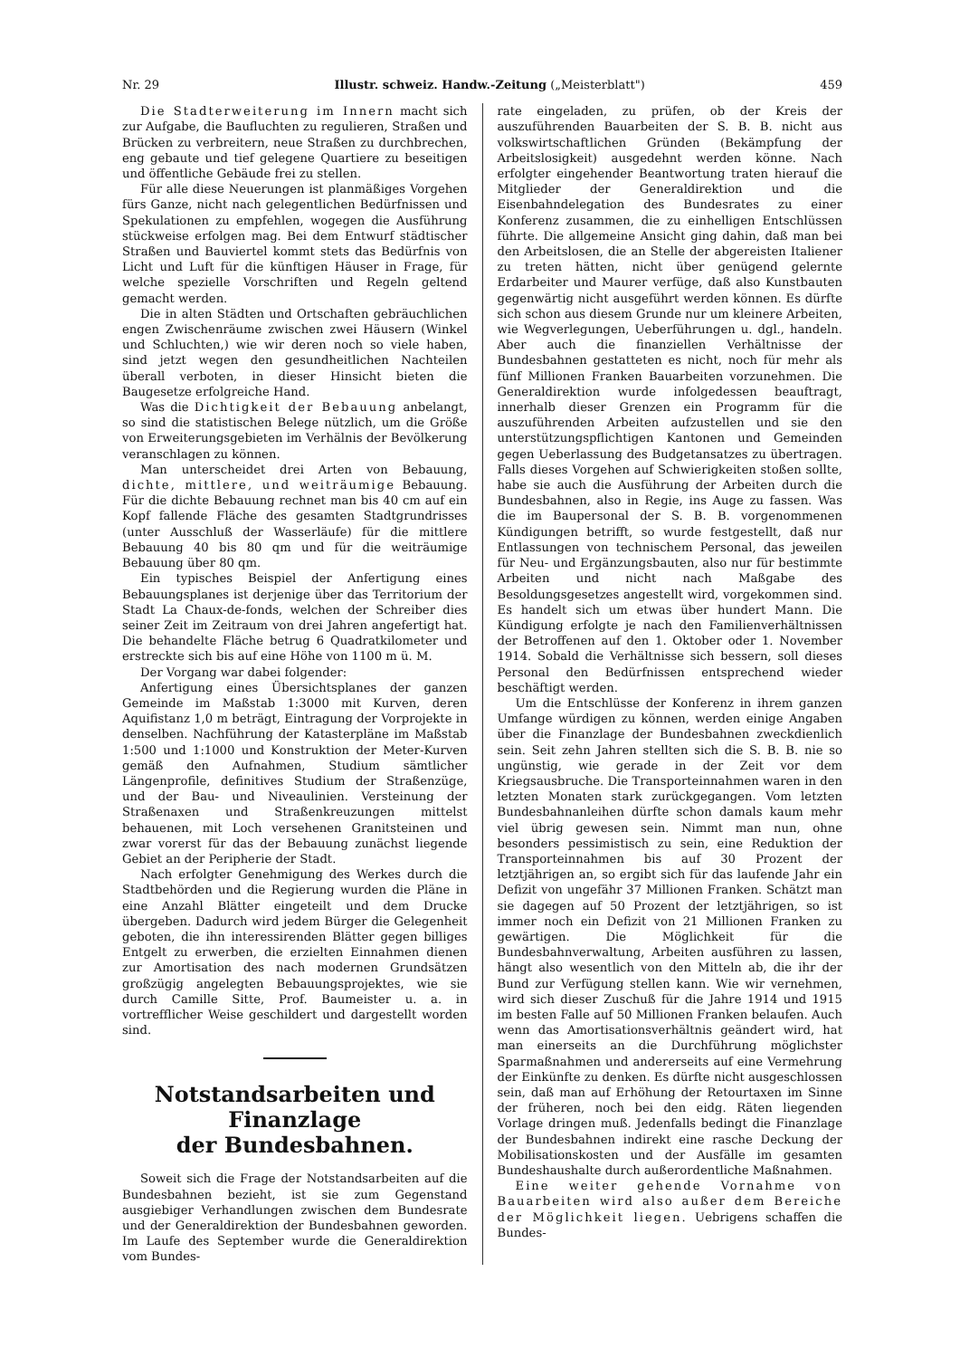Nr. 29 Illustr. schweiz. Handw.-Zeitung („Meisterblatt") 459
Die Stadterweiterung im Innern macht sich zur Aufgabe, die Baufluchten zu regulieren, Straßen und Brücken zu verbreitern, neue Straßen zu durchbrechen, eng gebaute und tief gelegene Quartiere zu beseitigen und öffentliche Gebäude frei zu stellen.
Für alle diese Neuerungen ist planmäßiges Vorgehen fürs Ganze, nicht nach gelegentlichen Bedürfnissen und Spekulationen zu empfehlen, wogegen die Ausführung stückweise erfolgen mag. Bei dem Entwurf städtischer Straßen und Bauviertel kommt stets das Bedürfnis von Licht und Luft für die künftigen Häuser in Frage, für welche spezielle Vorschriften und Regeln geltend gemacht werden.
Die in alten Städten und Ortschaften gebräuchlichen engen Zwischenräume zwischen zwei Häusern (Winkel und Schluchten,) wie wir deren noch so viele haben, sind jetzt wegen den gesundheitlichen Nachteilen überall verboten, in dieser Hinsicht bieten die Baugesetze erfolgreiche Hand.
Was die Dichtigkeit der Bebauung anbelangt, so sind die statistischen Belege nützlich, um die Größe von Erweiterungsgebieten im Verhälnis der Bevölkerung veranschlagen zu können.
Man unterscheidet drei Arten von Bebauung, dichte, mittlere, und weiträumige Bebauung. Für die dichte Bebauung rechnet man bis 40 cm auf ein Kopf fallende Fläche des gesamten Stadtgrundrisses (unter Ausschluß der Wasserläufe) für die mittlere Bebauung 40 bis 80 qm und für die weiträumige Bebauung über 80 qm.
Ein typisches Beispiel der Anfertigung eines Bebauungsplanes ist derjenige über das Territorium der Stadt La Chaux-de-fonds, welchen der Schreiber dies seiner Zeit im Zeitraum von drei Jahren angefertigt hat. Die behandelte Fläche betrug 6 Quadratkilometer und erstreckte sich bis auf eine Höhe von 1100 m ü. M.
Der Vorgang war dabei folgender:
Anfertigung eines Übersichtsplanes der ganzen Gemeinde im Maßstab 1:3000 mit Kurven, deren Aquifistanz 1,0 m beträgt, Eintragung der Vorprojekte in denselben. Nachführung der Katasterpläne im Maßstab 1:500 und 1:1000 und Konstruktion der Meter-Kurven gemäß den Aufnahmen, Studium sämtlicher Längenprofile, definitives Studium der Straßenzüge, und der Bau- und Niveaulinien. Versteinung der Straßenaxen und Straßenkreuzungen mittelst behauenen, mit Loch versehenen Granitsteinen und zwar vorerst für das der Bebauung zunächst liegende Gebiet an der Peripherie der Stadt.
Nach erfolgter Genehmigung des Werkes durch die Stadtbehörden und die Regierung wurden die Pläne in eine Anzahl Blätter eingeteilt und dem Drucke übergeben. Dadurch wird jedem Bürger die Gelegenheit geboten, die ihn interessirenden Blätter gegen billiges Entgelt zu erwerben, die erzielten Einnahmen dienen zur Amortisation des nach modernen Grundsätzen großzügig angelegten Bebauungsprojektes, wie sie durch Camille Sitte, Prof. Baumeister u. a. in vortrefflicher Weise geschildert und dargestellt worden sind.
Notstandsarbeiten und Finanzlage
der Bundesbahnen.
Soweit sich die Frage der Notstandsarbeiten auf die Bundesbahnen bezieht, ist sie zum Gegenstand ausgiebiger Verhandlungen zwischen dem Bundesrate und der Generaldirektion der Bundesbahnen geworden. Im Laufe des September wurde die Generaldirektion vom Bundes-
rate eingeladen, zu prüfen, ob der Kreis der auszuführenden Bauarbeiten der S. B. B. nicht aus volkswirtschaftlichen Gründen (Bekämpfung der Arbeitslosigkeit) ausgedehnt werden könne. Nach erfolgter eingehender Beantwortung traten hierauf die Mitglieder der Generaldirektion und die Eisenbahndelegation des Bundesrates zu einer Konferenz zusammen, die zu einhelligen Entschlüssen führte. Die allgemeine Ansicht ging dahin, daß man bei den Arbeitslosen, die an Stelle der abgereisten Italiener zu treten hätten, nicht über genügend gelernte Erdarbeiter und Maurer verfüge, daß also Kunstbauten gegenwärtig nicht ausgeführt werden können. Es dürfte sich schon aus diesem Grunde nur um kleinere Arbeiten, wie Wegverlegungen, Ueberführungen u. dgl., handeln. Aber auch die finanziellen Verhältnisse der Bundesbahnen gestatteten es nicht, noch für mehr als fünf Millionen Franken Bauarbeiten vorzunehmen. Die Generaldirektion wurde infolgedessen beauftragt, innerhalb dieser Grenzen ein Programm für die auszuführenden Arbeiten aufzustellen und sie den unterstützungspflichtigen Kantonen und Gemeinden gegen Ueberlassung des Budgetansatzes zu übertragen. Falls dieses Vorgehen auf Schwierigkeiten stoßen sollte, habe sie auch die Ausführung der Arbeiten durch die Bundesbahnen, also in Regie, ins Auge zu fassen. Was die im Baupersonal der S. B. B. vorgenommenen Kündigungen betrifft, so wurde festgestellt, daß nur Entlassungen von technischem Personal, das jeweilen für Neu- und Ergänzungsbauten, also nur für bestimmte Arbeiten und nicht nach Maßgabe des Besoldungsgesetzes angestellt wird, vorgekommen sind. Es handelt sich um etwas über hundert Mann. Die Kündigung erfolgte je nach den Familienverhältnissen der Betroffenen auf den 1. Oktober oder 1. November 1914. Sobald die Verhältnisse sich bessern, soll dieses Personal den Bedürfnissen entsprechend wieder beschäftigt werden.
Um die Entschlüsse der Konferenz in ihrem ganzen Umfange würdigen zu können, werden einige Angaben über die Finanzlage der Bundesbahnen zweckdienlich sein. Seit zehn Jahren stellten sich die S. B. B. nie so ungünstig, wie gerade in der Zeit vor dem Kriegsausbruche. Die Transporteinnahmen waren in den letzten Monaten stark zurückgegangen. Vom letzten Bundesbahnanleihen dürfte schon damals kaum mehr viel übrig gewesen sein. Nimmt man nun, ohne besonders pessimistisch zu sein, eine Reduktion der Transporteinnahmen bis auf 30 Prozent der letztjährigen an, so ergibt sich für das laufende Jahr ein Defizit von ungefähr 37 Millionen Franken. Schätzt man sie dagegen auf 50 Prozent der letztjährigen, so ist immer noch ein Defizit von 21 Millionen Franken zu gewärtigen. Die Möglichkeit für die Bundesbahnverwaltung, Arbeiten ausführen zu lassen, hängt also wesentlich von den Mitteln ab, die ihr der Bund zur Verfügung stellen kann. Wie wir vernehmen, wird sich dieser Zuschuß für die Jahre 1914 und 1915 im besten Falle auf 50 Millionen Franken belaufen. Auch wenn das Amortisationsverhältnis geändert wird, hat man einerseits an die Durchführung möglichster Sparmaßnahmen und andererseits auf eine Vermehrung der Einkünfte zu denken. Es dürfte nicht ausgeschlossen sein, daß man auf Erhöhung der Retourtaxen im Sinne der früheren, noch bei den eidg. Räten liegenden Vorlage dringen muß. Jedenfalls bedingt die Finanzlage der Bundesbahnen indirekt eine rasche Deckung der Mobilisationskosten und der Ausfälle im gesamten Bundeshaushalte durch außerordentliche Maßnahmen.
Eine weiter gehende Vornahme von Bauarbeiten wird also außer dem Bereiche der Möglichkeit liegen. Uebrigens schaffen die Bundes-